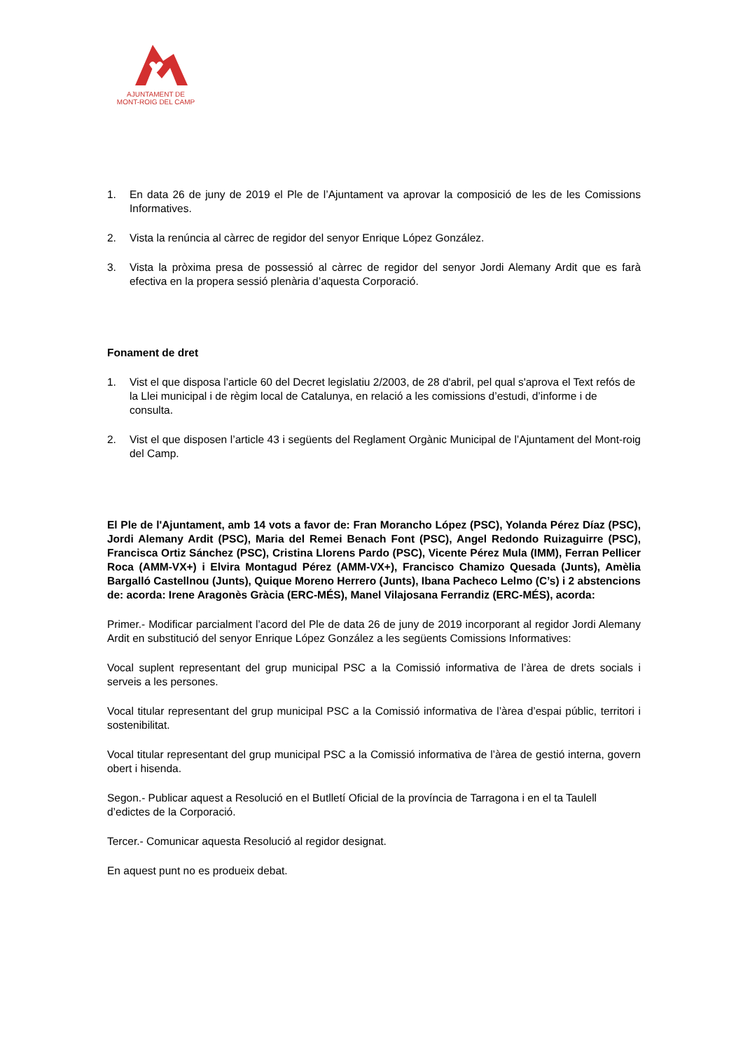AJUNTAMENT DE
MONT-ROIG DEL CAMP
1. En data 26 de juny de 2019 el Ple de l’Ajuntament va aprovar la composició de les de les Comissions Informatives.
2. Vista la renúncia al càrrec de regidor del senyor Enrique López González.
3. Vista la pròxima presa de possessió al càrrec de regidor del senyor Jordi Alemany Ardit que es farà efectiva en la propera sessió plenària d’aquesta Corporació.
Fonament de dret
1. Vist el que disposa l’article 60 del Decret legislatiu 2/2003, de 28 d'abril, pel qual s'aprova el Text refós de la Llei municipal i de règim local de Catalunya, en relació a les comissions d’estudi, d’informe i de consulta.
2. Vist el que disposen l’article 43 i següents del Reglament Orgànic Municipal de l’Ajuntament del Mont-roig del Camp.
El Ple de l'Ajuntament, amb 14 vots a favor de: Fran Morancho López (PSC), Yolanda Pérez Díaz (PSC), Jordi Alemany Ardit (PSC), Maria del Remei Benach Font (PSC), Angel Redondo Ruizaguirre (PSC), Francisca Ortiz Sánchez (PSC), Cristina Llorens Pardo (PSC), Vicente Pérez Mula (IMM), Ferran Pellicer Roca (AMM-VX+) i Elvira Montagud Pérez (AMM-VX+), Francisco Chamizo Quesada (Junts), Amèlia Bargalló Castellnou (Junts), Quique Moreno Herrero (Junts), Ibana Pacheco Lelmo (C’s) i 2 abstencions de: acorda: Irene Aragonès Gràcia (ERC-MÉS), Manel Vilajosana Ferrandiz (ERC-MÉS), acorda:
Primer.- Modificar parcialment l’acord del Ple de data 26 de juny de 2019 incorporant al regidor Jordi Alemany Ardit en substitució del senyor Enrique López González a les següents Comissions Informatives:
Vocal suplent representant del grup municipal PSC a la Comissió informativa de l’àrea de drets socials i serveis a les persones.
Vocal titular representant del grup municipal PSC a la Comissió informativa de l’àrea d’espai públic, territori i sostenibilitat.
Vocal titular representant del grup municipal PSC a la Comissió informativa de l’àrea de gestió interna, govern obert i hisenda.
Segon.- Publicar aquest a Resolució en el Butlletí Oficial de la província de Tarragona i en el ta Taulell d’edictes de la Corporació.
Tercer.- Comunicar aquesta Resolució al regidor designat.
En aquest punt no es produeix debat.